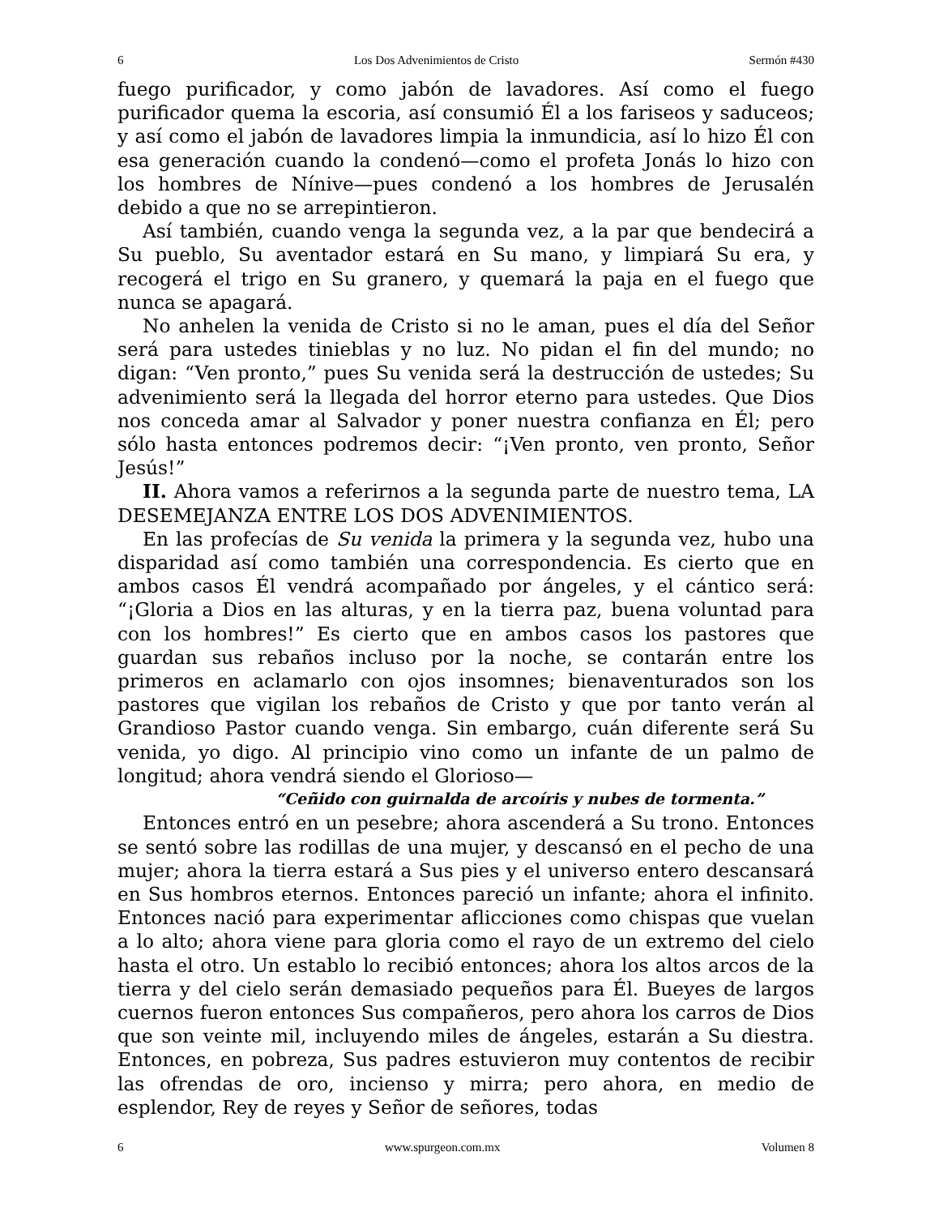6 Los Dos Advenimientos de Cristo Sermón #430
fuego purificador, y como jabón de lavadores. Así como el fuego purificador quema la escoria, así consumió Él a los fariseos y saduceos; y así como el jabón de lavadores limpia la inmundicia, así lo hizo Él con esa generación cuando la condenó—como el profeta Jonás lo hizo con los hombres de Nínive—pues condenó a los hombres de Jerusalén debido a que no se arrepintieron.
Así también, cuando venga la segunda vez, a la par que bendecirá a Su pueblo, Su aventador estará en Su mano, y limpiará Su era, y recogerá el trigo en Su granero, y quemará la paja en el fuego que nunca se apagará.
No anhelen la venida de Cristo si no le aman, pues el día del Señor será para ustedes tinieblas y no luz. No pidan el fin del mundo; no digan: “Ven pronto,” pues Su venida será la destrucción de ustedes; Su advenimiento será la llegada del horror eterno para ustedes. Que Dios nos conceda amar al Salvador y poner nuestra confianza en Él; pero sólo hasta entonces podremos decir: “¡Ven pronto, ven pronto, Señor Jesús!”
II. Ahora vamos a referirnos a la segunda parte de nuestro tema, LA DESEMEJANZA ENTRE LOS DOS ADVENIMIENTOS.
En las profecías de Su venida la primera y la segunda vez, hubo una disparidad así como también una correspondencia. Es cierto que en ambos casos Él vendrá acompañado por ángeles, y el cántico será: “¡Gloria a Dios en las alturas, y en la tierra paz, buena voluntad para con los hombres!” Es cierto que en ambos casos los pastores que guardan sus rebaños incluso por la noche, se contarán entre los primeros en aclamarlo con ojos insomnes; bienaventurados son los pastores que vigilan los rebaños de Cristo y que por tanto verán al Grandioso Pastor cuando venga. Sin embargo, cuán diferente será Su venida, yo digo. Al principio vino como un infante de un palmo de longitud; ahora vendrá siendo el Glorioso—
“Ceñido con guirnalda de arcoíris y nubes de tormenta.”
Entonces entró en un pesebre; ahora ascenderá a Su trono. Entonces se sentó sobre las rodillas de una mujer, y descansó en el pecho de una mujer; ahora la tierra estará a Sus pies y el universo entero descansará en Sus hombros eternos. Entonces pareció un infante; ahora el infinito. Entonces nació para experimentar aflicciones como chispas que vuelan a lo alto; ahora viene para gloria como el rayo de un extremo del cielo hasta el otro. Un establo lo recibió entonces; ahora los altos arcos de la tierra y del cielo serán demasiado pequeños para Él. Bueyes de largos cuernos fueron entonces Sus compañeros, pero ahora los carros de Dios que son veinte mil, incluyendo miles de ángeles, estarán a Su diestra. Entonces, en pobreza, Sus padres estuvieron muy contentos de recibir las ofrendas de oro, incienso y mirra; pero ahora, en medio de esplendor, Rey de reyes y Señor de señores, todas
6 www.spurgeon.com.mx Volumen 8